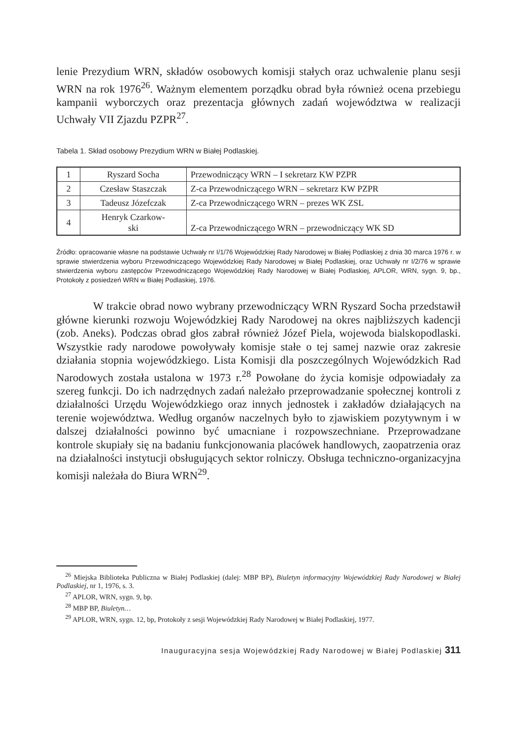lenie Prezydium WRN, składów osobowych komisji stałych oraz uchwalenie planu sesji WRN na rok 1976<sup>26</sup>. Ważnym elementem porządku obrad była również ocena przebiegu kampanii wyborczych oraz prezentacja głównych zadań województwa w realizacji Uchwały VII Zjazdu PZPR<sup>27</sup>.
Tabela 1. Skład osobowy Prezydium WRN w Białej Podlaskiej.
| 1 | Ryszard Socha | Przewodniczący WRN – I sekretarz KW PZPR |
| 2 | Czesław Staszczak | Z-ca Przewodniczącego WRN – sekretarz KW PZPR |
| 3 | Tadeusz Józefczak | Z-ca Przewodniczącego WRN – prezes WK ZSL |
| 4 | Henryk Czarkow- ski | Z-ca Przewodniczącego WRN – przewodniczący WK SD |
Źródło: opracowanie własne na podstawie Uchwały nr I/1/76 Wojewódzkiej Rady Narodowej w Białej Podlaskiej z dnia 30 marca 1976 r. w sprawie stwierdzenia wyboru Przewodniczącego Wojewódzkiej Rady Narodowej w Białej Podlaskiej, oraz Uchwały nr I/2/76 w sprawie stwierdzenia wyboru zastępców Przewodniczącego Wojewódzkiej Rady Narodowej w Białej Podlaskiej, APLOR, WRN, sygn. 9, bp., Protokoły z posiedzeń WRN w Białej Podlaskiej, 1976.
W trakcie obrad nowo wybrany przewodniczący WRN Ryszard Socha przedstawił główne kierunki rozwoju Wojewódzkiej Rady Narodowej na okres najbliższych kadencji (zob. Aneks). Podczas obrad głos zabrał również Józef Piela, wojewoda bialskopodlaski. Wszystkie rady narodowe powoływały komisje stałe o tej samej nazwie oraz zakresie działania stopnia wojewódzkiego. Lista Komisji dla poszczególnych Wojewódzkich Rad Narodowych została ustalona w 1973 r.<sup>28</sup> Powołane do życia komisje odpowiadały za szereg funkcji. Do ich nadrzędnych zadań należało przeprowadzanie społecznej kontroli z działalności Urzędu Wojewódzkiego oraz innych jednostek i zakładów działających na terenie województwa. Według organów naczelnych było to zjawiskiem pozytywnym i w dalszej działalności powinno być umacniane i rozpowszechniane. Przeprowadzane kontrole skupiały się na badaniu funkcjonowania placówek handlowych, zaopatrzenia oraz na działalności instytucji obsługujących sektor rolniczy. Obsługa techniczno-organizacyjna komisji należała do Biura WRN<sup>29</sup>.
<sup>26</sup> Miejska Biblioteka Publiczna w Białej Podlaskiej (dalej: MBP BP), Biuletyn informacyjny Wojewódzkiej Rady Narodowej w Białej Podlaskiej, nr 1, 1976, s. 3.
<sup>27</sup> APLOR, WRN, sygn. 9, bp.
<sup>28</sup> MBP BP, Biuletyn…
<sup>29</sup> APLOR, WRN, sygn. 12, bp, Protokoły z sesji Wojewódzkiej Rady Narodowej w Białej Podlaskiej, 1977.
Inauguracyjna sesja Wojewódzkiej Rady Narodowej w Białej Podlaskiej 311